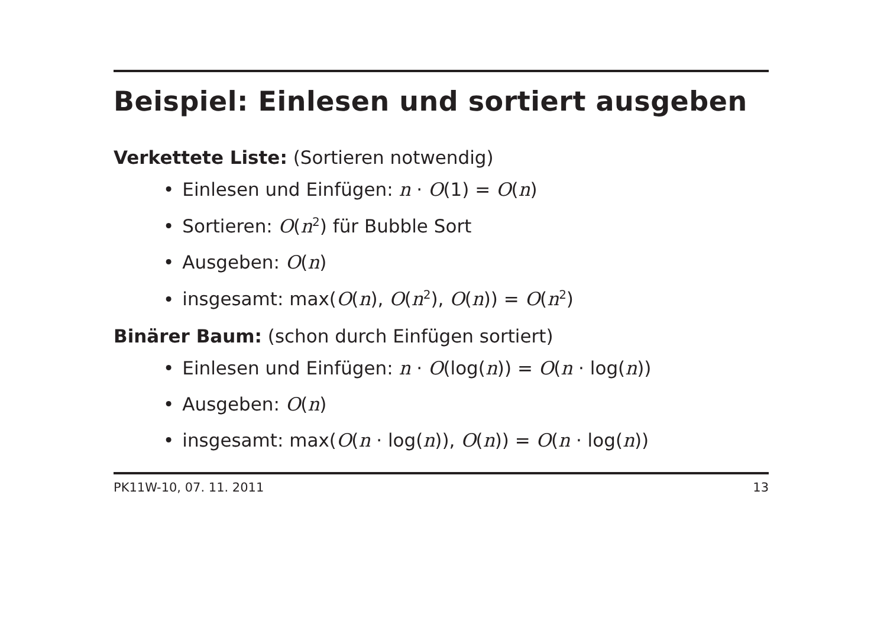Beispiel: Einlesen und sortiert ausgeben
Verkettete Liste: (Sortieren notwendig)
Einlesen und Einfügen: n · O(1) = O(n)
Sortieren: O(n<sup>2</sup>) für Bubble Sort
Ausgeben: O(n)
insgesamt: max(O(n), O(n<sup>2</sup>), O(n)) = O(n<sup>2</sup>)
Binärer Baum: (schon durch Einfügen sortiert)
Einlesen und Einfügen: n · O(log(n)) = O(n · log(n))
Ausgeben: O(n)
insgesamt: max(O(n · log(n)), O(n)) = O(n · log(n))
PK11W-10, 07. 11. 2011 13